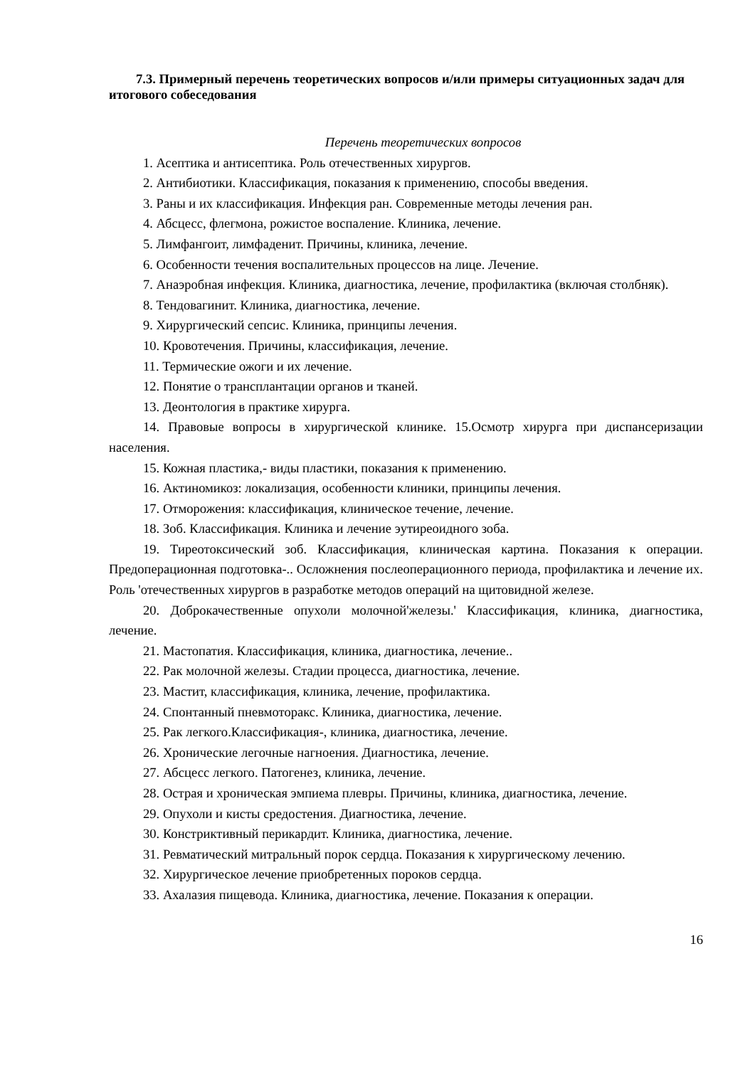7.3. Примерный перечень теоретических вопросов и/или примеры ситуационных задач для итогового собеседования
Перечень теоретических вопросов
1. Асептика и антисептика. Роль отечественных хирургов.
2. Антибиотики. Классификация, показания к применению, способы введения.
3. Раны и их классификация. Инфекция ран. Современные методы лечения ран.
4. Абсцесс, флегмона, рожистое воспаление. Клиника, лечение.
5. Лимфангоит, лимфаденит. Причины, клиника, лечение.
6. Особенности течения воспалительных процессов на лице. Лечение.
7. Анаэробная инфекция. Клиника, диагностика, лечение, профилактика (включая столбняк).
8. Тендовагинит. Клиника, диагностика, лечение.
9. Хирургический сепсис. Клиника, принципы лечения.
10. Кровотечения. Причины, классификация, лечение.
11. Термические ожоги и их лечение.
12. Понятие о трансплантации органов и тканей.
13. Деонтология в практике хирурга.
14. Правовые вопросы в хирургической клинике. 15.Осмотр хирурга при диспансеризации населения.
15. Кожная пластика,- виды пластики, показания к применению.
16. Актиномикоз: локализация, особенности клиники, принципы лечения.
17. Отморожения: классификация, клиническое течение, лечение.
18. Зоб. Классификация. Клиника и лечение эутиреоидного зоба.
19. Тиреотоксический зоб. Классификация, клиническая картина. Показания к операции. Предоперационная подготовка-.. Осложнения послеоперационного периода, профилактика и лечение их. Роль 'отечественных хирургов в разработке методов операций на щитовидной железе.
20. Доброкачественные опухоли молочной'железы.' Классификация, клиника, диагностика, лечение.
21. Мастопатия. Классификация, клиника, диагностика, лечение..
22. Рак молочной железы. Стадии процесса, диагностика, лечение.
23. Мастит, классификация, клиника, лечение, профилактика.
24. Спонтанный пневмоторакс. Клиника, диагностика, лечение.
25. Рак легкого.Классификация-, клиника, диагностика, лечение.
26. Хронические легочные нагноения. Диагностика, лечение.
27. Абсцесс легкого. Патогенез, клиника, лечение.
28. Острая и хроническая эмпиема плевры. Причины, клиника, диагностика, лечение.
29. Опухоли и кисты средостения. Диагностика, лечение.
30. Констриктивный перикардит. Клиника, диагностика, лечение.
31. Ревматический митральный порок сердца. Показания к хирургическому лечению.
32. Хирургическое лечение приобретенных пороков сердца.
33. Ахалазия пищевода. Клиника, диагностика, лечение. Показания к операции.
16